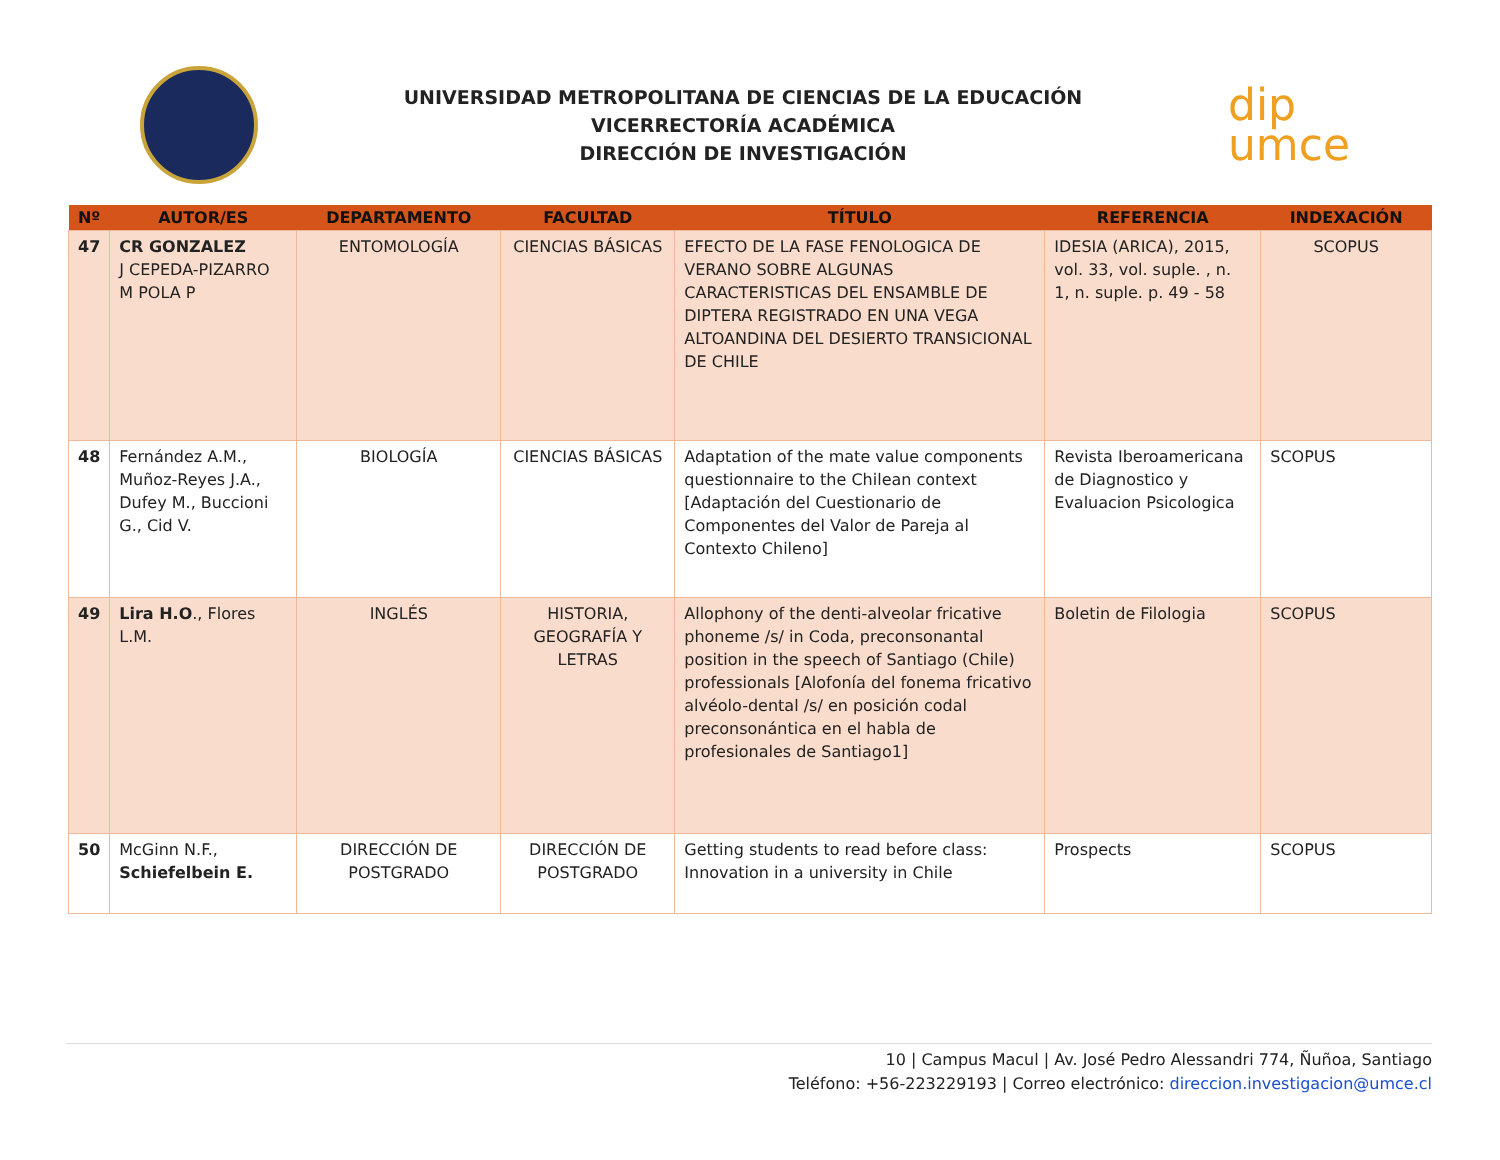UNIVERSIDAD METROPOLITANA DE CIENCIAS DE LA EDUCACIÓN
VICERRECTORÍA ACADÉMICA
DIRECCIÓN DE INVESTIGACIÓN
dip
umce
| Nº | AUTOR/ES | DEPARTAMENTO | FACULTAD | TÍTULO | REFERENCIA | INDEXACIÓN |
| --- | --- | --- | --- | --- | --- | --- |
| 47 | CR GONZALEZ J CEPEDA-PIZARRO M POLA P | ENTOMOLOGÍA | CIENCIAS BÁSICAS | EFECTO DE LA FASE FENOLOGICA DE VERANO SOBRE ALGUNAS CARACTERISTICAS DEL ENSAMBLE DE DIPTERA REGISTRADO EN UNA VEGA ALTOANDINA DEL DESIERTO TRANSICIONAL DE CHILE | IDESIA (ARICA), 2015, vol. 33, vol. suple. , n. 1, n. suple. p. 49 - 58 | SCOPUS |
| 48 | Fernández A.M., Muñoz-Reyes J.A., Dufey M., Buccioni G., Cid V. | BIOLOGÍA | CIENCIAS BÁSICAS | Adaptation of the mate value components questionnaire to the Chilean context [Adaptación del Cuestionario de Componentes del Valor de Pareja al Contexto Chileno] | Revista Iberoamericana de Diagnostico y Evaluacion Psicologica | SCOPUS |
| 49 | Lira H.O ., Flores L.M. | INGLÉS | HISTORIA, GEOGRAFÍA Y LETRAS | Allophony of the denti-alveolar fricative phoneme /s/ in Coda, preconsonantal position in the speech of Santiago (Chile) professionals [Alofonía del fonema fricativo alvéolo-dental /s/ en posición codal preconsonántica en el habla de profesionales de Santiago1] | Boletin de Filologia | SCOPUS |
| 50 | McGinn N.F., Schiefelbein E. | DIRECCIÓN DE POSTGRADO | DIRECCIÓN DE POSTGRADO | Getting students to read before class: Innovation in a university in Chile | Prospects | SCOPUS |
10 | Campus Macul | Av. José Pedro Alessandri 774, Ñuñoa, Santiago
Teléfono: +56-223229193 | Correo electrónico: direccion.investigacion@umce.cl